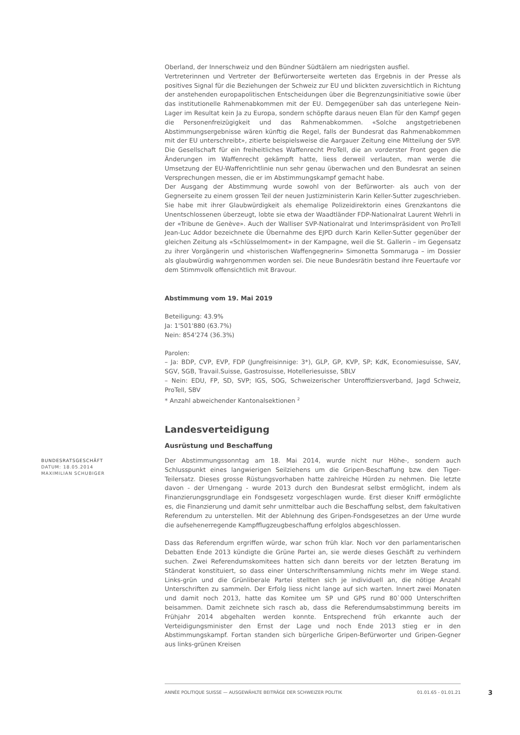Oberland, der Innerschweiz und den Bündner Südtälern am niedrigsten ausfiel.
Vertreterinnen und Vertreter der Befürworterseite werteten das Ergebnis in der Presse als positives Signal für die Beziehungen der Schweiz zur EU und blickten zuversichtlich in Richtung der anstehenden europapolitischen Entscheidungen über die Begrenzungsinitiative sowie über das institutionelle Rahmenabkommen mit der EU. Demgegenüber sah das unterlegene Nein-Lager im Resultat kein Ja zu Europa, sondern schöpfte daraus neuen Elan für den Kampf gegen die Personenfreizügigkeit und das Rahmenabkommen. «Solche angstgetriebenen Abstimmungsergebnisse wären künftig die Regel, falls der Bundesrat das Rahmenabkommen mit der EU unterschreibt», zitierte beispielsweise die Aargauer Zeitung eine Mitteilung der SVP. Die Gesellschaft für ein freiheitliches Waffenrecht ProTell, die an vorderster Front gegen die Änderungen im Waffenrecht gekämpft hatte, liess derweil verlauten, man werde die Umsetzung der EU-Waffenrichtlinie nun sehr genau überwachen und den Bundesrat an seinen Versprechungen messen, die er im Abstimmungskampf gemacht habe.
Der Ausgang der Abstimmung wurde sowohl von der Befürworter- als auch von der Gegnerseite zu einem grossen Teil der neuen Justizministerin Karin Keller-Sutter zugeschrieben. Sie habe mit ihrer Glaubwürdigkeit als ehemalige Polizeidirektorin eines Grenzkantons die Unentschlossenen überzeugt, lobte sie etwa der Waadtländer FDP-Nationalrat Laurent Wehrli in der «Tribune de Genève». Auch der Walliser SVP-Nationalrat und Interimspräsident von ProTell Jean-Luc Addor bezeichnete die Übernahme des EJPD durch Karin Keller-Sutter gegenüber der gleichen Zeitung als «Schlüsselmoment» in der Kampagne, weil die St. Gallerin – im Gegensatz zu ihrer Vorgängerin und «historischen Waffengegnerin» Simonetta Sommaruga – im Dossier als glaubwürdig wahrgenommen worden sei. Die neue Bundesrätin bestand ihre Feuertaufe vor dem Stimmvolk offensichtlich mit Bravour.
Abstimmung vom 19. Mai 2019
Beteiligung: 43.9%
Ja: 1'501'880 (63.7%)
Nein: 854'274 (36.3%)
Parolen:
– Ja: BDP, CVP, EVP, FDP (Jungfreisinnige: 3*), GLP, GP, KVP, SP; KdK, Economiesuisse, SAV, SGV, SGB, Travail.Suisse, Gastrosuisse, Hotelleriesuisse, SBLV
– Nein: EDU, FP, SD, SVP; IGS, SOG, Schweizerischer Unteroffiziersverband, Jagd Schweiz, ProTell, SBV
* Anzahl abweichender Kantonalsektionen <sup>2</sup>
Landesverteidigung
Ausrüstung und Beschaffung
BUNDESRATSGESCHÄFT
DATUM: 18.05.2014
MAXIMILIAN SCHUBIGER
Der Abstimmungssonntag am 18. Mai 2014, wurde nicht nur Höhe-, sondern auch Schlusspunkt eines langwierigen Seilziehens um die Gripen-Beschaffung bzw. den Tiger-Teilersatz. Dieses grosse Rüstungsvorhaben hatte zahlreiche Hürden zu nehmen. Die letzte davon - der Urnengang - wurde 2013 durch den Bundesrat selbst ermöglicht, indem als Finanzierungsgrundlage ein Fondsgesetz vorgeschlagen wurde. Erst dieser Kniff ermöglichte es, die Finanzierung und damit sehr unmittelbar auch die Beschaffung selbst, dem fakultativen Referendum zu unterstellen. Mit der Ablehnung des Gripen-Fondsgesetzes an der Urne wurde die aufsehenerregende Kampfflugzeugbeschaffung erfolglos abgeschlossen.
Dass das Referendum ergriffen würde, war schon früh klar. Noch vor den parlamentarischen Debatten Ende 2013 kündigte die Grüne Partei an, sie werde dieses Geschäft zu verhindern suchen. Zwei Referendumskomitees hatten sich dann bereits vor der letzten Beratung im Ständerat konstituiert, so dass einer Unterschriftensammlung nichts mehr im Wege stand. Links-grün und die Grünliberale Partei stellten sich je individuell an, die nötige Anzahl Unterschriften zu sammeln. Der Erfolg liess nicht lange auf sich warten. Innert zwei Monaten und damit noch 2013, hatte das Komitee um SP und GPS rund 80`000 Unterschriften beisammen. Damit zeichnete sich rasch ab, dass die Referendumsabstimmung bereits im Frühjahr 2014 abgehalten werden konnte. Entsprechend früh erkannte auch der Verteidigungsminister den Ernst der Lage und noch Ende 2013 stieg er in den Abstimmungskampf. Fortan standen sich bürgerliche Gripen-Befürworter und Gripen-Gegner aus links-grünen Kreisen
ANNÉE POLITIQUE SUISSE — AUSGEWÄHLTE BEITRÄGE DER SCHWEIZER POLITIK 01.01.65 - 01.01.21
3